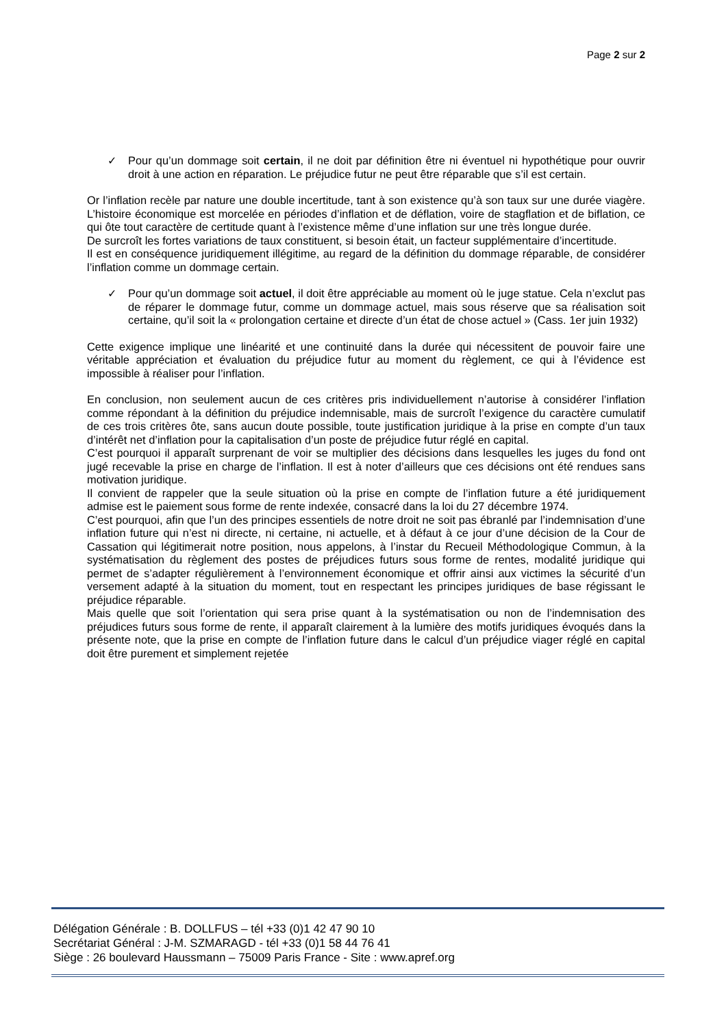Page 2 sur 2
✓ Pour qu’un dommage soit certain, il ne doit par définition être ni éventuel ni hypothétique pour ouvrir droit à une action en réparation. Le préjudice futur ne peut être réparable que s’il est certain.
Or l’inflation recèle par nature une double incertitude, tant à son existence qu’à son taux sur une durée viagère. L’histoire économique est morcelée en périodes d’inflation et de déflation, voire de stagflation et de biflation, ce qui ôte tout caractère de certitude quant à l’existence même d’une inflation sur une très longue durée.
De surcroît les fortes variations de taux constituent, si besoin était, un facteur supplémentaire d’incertitude.
Il est en conséquence juridiquement illégitime, au regard de la définition du dommage réparable, de considérer l’inflation comme un dommage certain.
✓ Pour qu’un dommage soit actuel, il doit être appréciable au moment où le juge statue. Cela n’exclut pas de réparer le dommage futur, comme un dommage actuel, mais sous réserve que sa réalisation soit certaine, qu’il soit la « prolongation certaine et directe d’un état de chose actuel » (Cass. 1er juin 1932)
Cette exigence implique une linéarité et une continuité dans la durée qui nécessitent de pouvoir faire une véritable appréciation et évaluation du préjudice futur au moment du règlement, ce qui à l’évidence est impossible à réaliser pour l’inflation.
En conclusion, non seulement aucun de ces critères pris individuellement n’autorise à considérer l’inflation comme répondant à la définition du préjudice indemnisable, mais de surcroît l’exigence du caractère cumulatif de ces trois critères ôte, sans aucun doute possible, toute justification juridique à la prise en compte d’un taux d’intérêt net d’inflation pour la capitalisation d’un poste de préjudice futur réglé en capital.
C’est pourquoi il apparaît surprenant de voir se multiplier des décisions dans lesquelles les juges du fond ont jugé recevable la prise en charge de l’inflation. Il est à noter d’ailleurs que ces décisions ont été rendues sans motivation juridique.
Il convient de rappeler que la seule situation où la prise en compte de l’inflation future a été juridiquement admise est le paiement sous forme de rente indexée, consacré dans la loi du 27 décembre 1974.
C’est pourquoi, afin que l’un des principes essentiels de notre droit ne soit pas ébranlé par l’indemnisation d’une inflation future qui n’est ni directe, ni certaine, ni actuelle, et à défaut à ce jour d’une décision de la Cour de Cassation qui légitimerait notre position, nous appelons, à l’instar du Recueil Méthodologique Commun, à la systématisation du règlement des postes de préjudices futurs sous forme de rentes, modalité juridique qui permet de s’adapter régulièrement à l’environnement économique et offrir ainsi aux victimes la sécurité d’un versement adapté à la situation du moment, tout en respectant les principes juridiques de base régissant le préjudice réparable.
Mais quelle que soit l’orientation qui sera prise quant à la systématisation ou non de l’indemnisation des préjudices futurs sous forme de rente, il apparaît clairement à la lumière des motifs juridiques évoqués dans la présente note, que la prise en compte de l’inflation future dans le calcul d’un préjudice viager réglé en capital doit être purement et simplement rejetée
Délégation Générale : B. DOLLFUS – tél +33 (0)1 42 47 90 10
Secrétariat Général : J-M. SZMARAGD - tél +33 (0)1 58 44 76 41
Siège : 26 boulevard Haussmann – 75009 Paris France - Site : www.apref.org